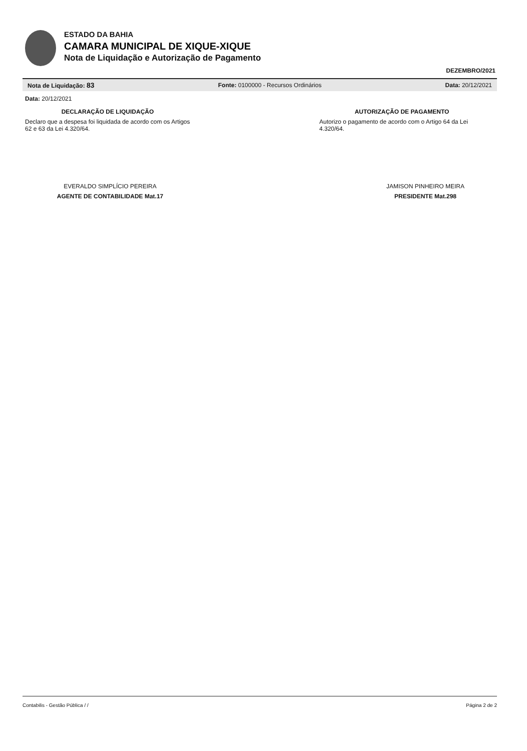ESTADO DA BAHIA
CAMARA MUNICIPAL DE XIQUE-XIQUE
Nota de Liquidação e Autorização de Pagamento
DEZEMBRO/2021
Nota de Liquidação: 83 Fonte: 0100000 - Recursos Ordinários Data: 20/12/2021
Data: 20/12/2021
DECLARAÇÃO DE LIQUIDAÇÃO
Declaro que a despesa foi liquidada de acordo com os Artigos 62 e 63 da Lei 4.320/64.
AUTORIZAÇÃO DE PAGAMENTO
Autorizo o pagamento de acordo com o Artigo 64 da Lei 4.320/64.
EVERALDO SIMPLÍCIO PEREIRA
AGENTE DE CONTABILIDADE Mat.17
JAMISON PINHEIRO MEIRA
PRESIDENTE Mat.298
Contabilis - Gestão Pública / / Página 2 de 2